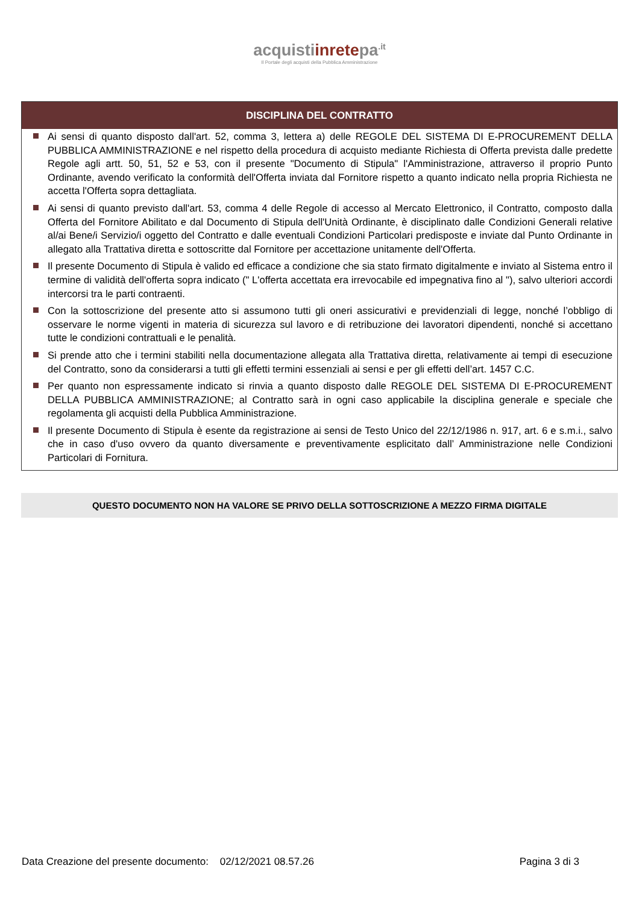acquistiinretepa<sup>.it</sup>
Il Portale degli acquisti della Pubblica Amministrazione
DISCIPLINA DEL CONTRATTO
Ai sensi di quanto disposto dall'art. 52, comma 3, lettera a) delle REGOLE DEL SISTEMA DI E-PROCUREMENT DELLA PUBBLICA AMMINISTRAZIONE e nel rispetto della procedura di acquisto mediante Richiesta di Offerta prevista dalle predette Regole agli artt. 50, 51, 52 e 53, con il presente "Documento di Stipula" l'Amministrazione, attraverso il proprio Punto Ordinante, avendo verificato la conformità dell'Offerta inviata dal Fornitore rispetto a quanto indicato nella propria Richiesta ne accetta l'Offerta sopra dettagliata.
Ai sensi di quanto previsto dall'art. 53, comma 4 delle Regole di accesso al Mercato Elettronico, il Contratto, composto dalla Offerta del Fornitore Abilitato e dal Documento di Stipula dell'Unità Ordinante, è disciplinato dalle Condizioni Generali relative al/ai Bene/i Servizio/i oggetto del Contratto e dalle eventuali Condizioni Particolari predisposte e inviate dal Punto Ordinante in allegato alla Trattativa diretta e sottoscritte dal Fornitore per accettazione unitamente dell'Offerta.
Il presente Documento di Stipula è valido ed efficace a condizione che sia stato firmato digitalmente e inviato al Sistema entro il termine di validità dell'offerta sopra indicato (" L'offerta accettata era irrevocabile ed impegnativa fino al "), salvo ulteriori accordi intercorsi tra le parti contraenti.
Con la sottoscrizione del presente atto si assumono tutti gli oneri assicurativi e previdenziali di legge, nonché l’obbligo di osservare le norme vigenti in materia di sicurezza sul lavoro e di retribuzione dei lavoratori dipendenti, nonché si accettano tutte le condizioni contrattuali e le penalità.
Si prende atto che i termini stabiliti nella documentazione allegata alla Trattativa diretta, relativamente ai tempi di esecuzione del Contratto, sono da considerarsi a tutti gli effetti termini essenziali ai sensi e per gli effetti dell’art. 1457 C.C.
Per quanto non espressamente indicato si rinvia a quanto disposto dalle REGOLE DEL SISTEMA DI E-PROCUREMENT DELLA PUBBLICA AMMINISTRAZIONE; al Contratto sarà in ogni caso applicabile la disciplina generale e speciale che regolamenta gli acquisti della Pubblica Amministrazione.
Il presente Documento di Stipula è esente da registrazione ai sensi de Testo Unico del 22/12/1986 n. 917, art. 6 e s.m.i., salvo che in caso d'uso ovvero da quanto diversamente e preventivamente esplicitato dall’ Amministrazione nelle Condizioni Particolari di Fornitura.
QUESTO DOCUMENTO NON HA VALORE SE PRIVO DELLA SOTTOSCRIZIONE A MEZZO FIRMA DIGITALE
Data Creazione del presente documento: 02/12/2021 08.57.26 Pagina 3 di 3